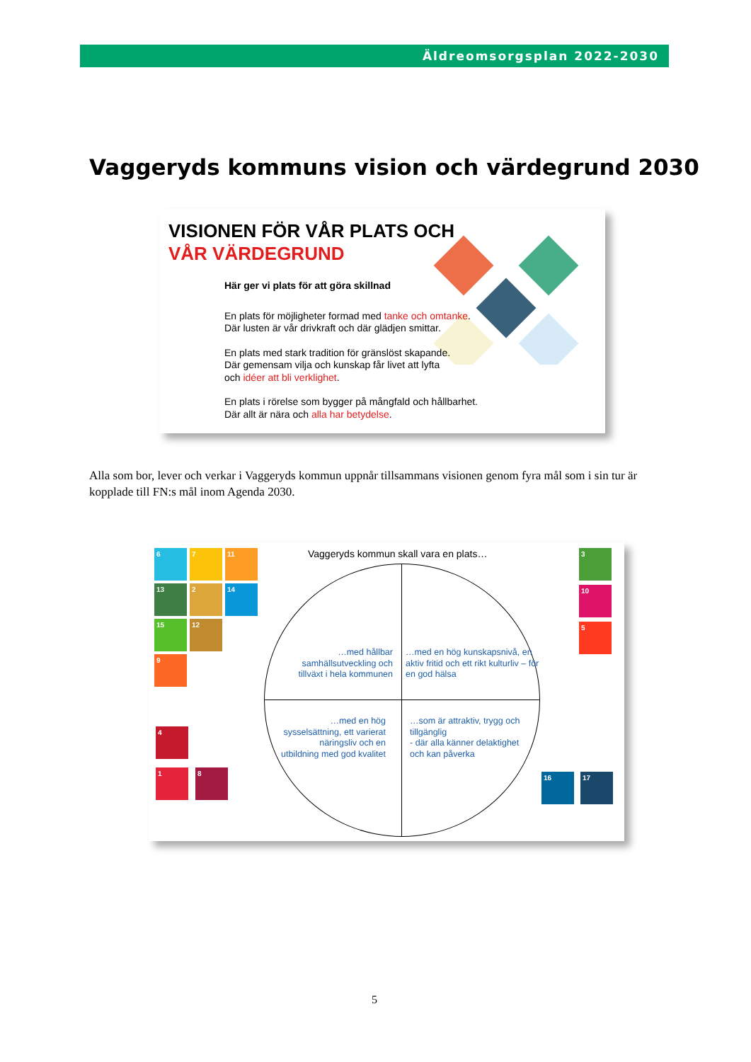Äldreomsorgsplan 2022-2030
Vaggeryds kommuns vision och värdegrund 2030
VISIONEN FÖR VÅR PLATS OCH
VÅR VÄRDEGRUND
Här ger vi plats för att göra skillnad
En plats för möjligheter formad med tanke och omtanke.
Där lusten är vår drivkraft och där glädjen smittar.
En plats med stark tradition för gränslöst skapande.
Där gemensam vilja och kunskap får livet att lyfta
och idéer att bli verklighet.
En plats i rörelse som bygger på mångfald och hållbarhet.
Där allt är nära och alla har betydelse.
Alla som bor, lever och verkar i Vaggeryds kommun uppnår tillsammans visionen genom fyra mål som i sin tur är kopplade till FN:s mål inom Agenda 2030.
Vaggeryds kommun skall vara en plats…
…med hållbar samhällsutveckling och tillväxt i hela kommunen
…med en hög kunskapsnivå, en aktiv fritid och ett rikt kulturliv – för en god hälsa
…med en hög sysselsättning, ett varierat näringsliv och en utbildning med god kvalitet
…som är attraktiv, trygg och tillgänglig
- där alla känner delaktighet och kan påverka
6 7 11
13 2 14
15 12
9
4
1 8
3
10
5
16 17
5